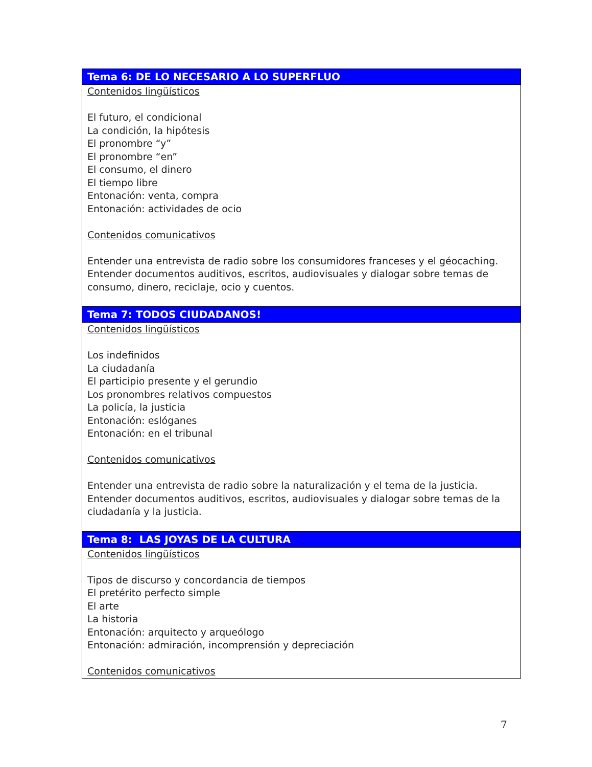| Tema 6: DE LO NECESARIO A LO SUPERFLUO |
| --- |
| Contenidos lingüísticos El futuro, el condicional La condición, la hipótesis El pronombre “y” El pronombre “en” El consumo, el dinero El tiempo libre Entonación: venta, compra Entonación: actividades de ocio Contenidos comunicativos Entender una entrevista de radio sobre los consumidores franceses y el géocaching. Entender documentos auditivos, escritos, audiovisuales y dialogar sobre temas de consumo, dinero, reciclaje, ocio y cuentos. |
| Tema 7: TODOS CIUDADANOS! |
| Contenidos lingüísticos Los indefinidos La ciudadanía El participio presente y el gerundio Los pronombres relativos compuestos La policía, la justicia Entonación: eslóganes Entonación: en el tribunal Contenidos comunicativos Entender una entrevista de radio sobre la naturalización y el tema de la justicia. Entender documentos auditivos, escritos, audiovisuales y dialogar sobre temas de la ciudadanía y la justicia. |
| Tema 8: LAS JOYAS DE LA CULTURA |
| Contenidos lingüísticos Tipos de discurso y concordancia de tiempos El pretérito perfecto simple El arte La historia Entonación: arquitecto y arqueólogo Entonación: admiración, incomprensión y depreciación Contenidos comunicativos |
7